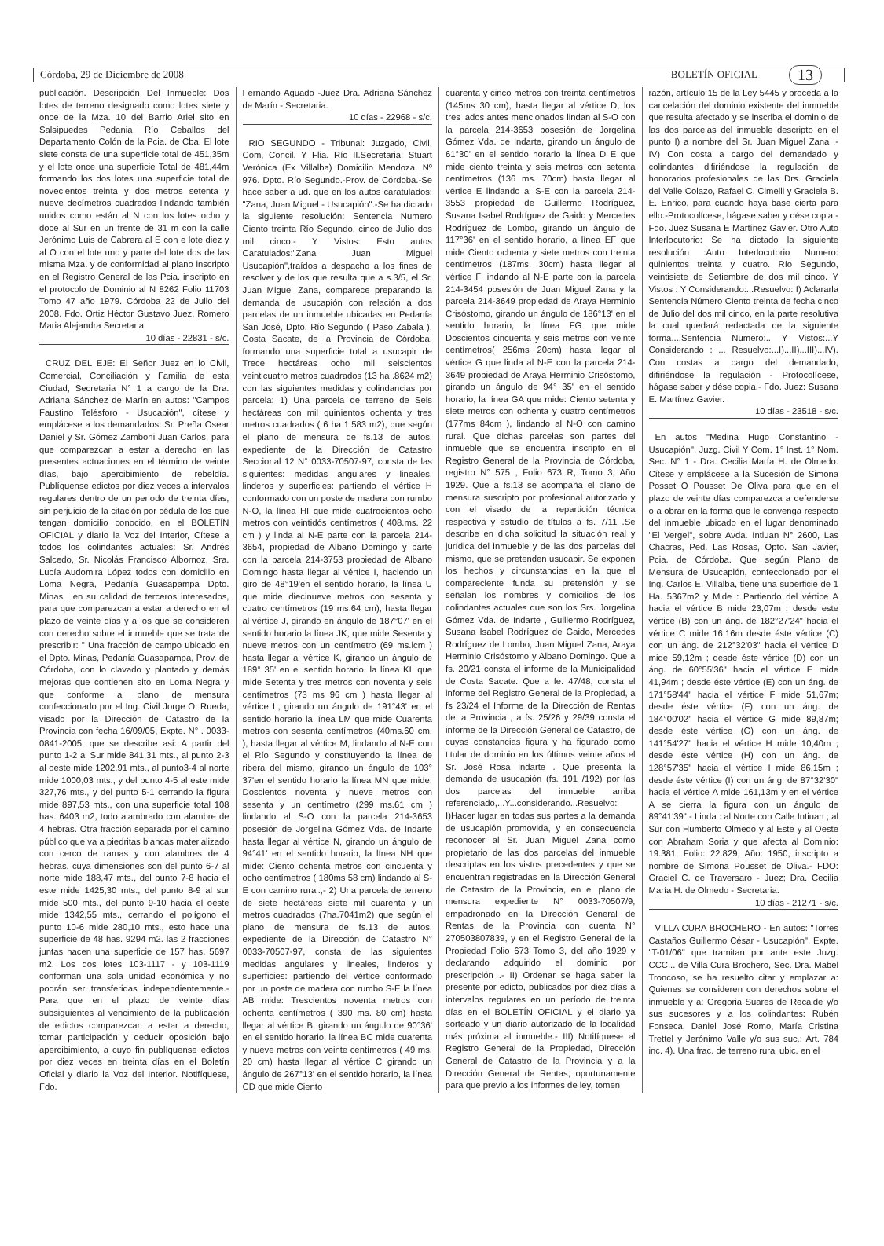Córdoba, 29 de Diciembre de 2008 BOLETÍN OFICIAL 13
publicación. Descripción Del Inmueble: Dos lotes de terreno designado como lotes siete y once de la Mza. 10 del Barrio Ariel sito en Salsipuedes Pedania Río Ceballos del Departamento Colón de la Pcia. de Cba. El lote siete consta de una superficie total de 451,35m y el lote once una superficie Total de 481,44m formando los dos lotes una superficie total de novecientos treinta y dos metros setenta y nueve decímetros cuadrados lindando también unidos como están al N con los lotes ocho y doce al Sur en un frente de 31 m con la calle Jerónimo Luis de Cabrera al E con e lote diez y al O con el lote uno y parte del lote dos de las misma Mza. y de conformidad al plano inscripto en el Registro General de las Pcia. inscripto en el protocolo de Dominio al N 8262 Folio 11703 Tomo 47 año 1979. Córdoba 22 de Julio del 2008. Fdo. Ortiz Héctor Gustavo Juez, Romero Maria Alejandra Secretaria
10 días - 22831 - s/c.
CRUZ DEL EJE: El Señor Juez en lo Civil, Comercial, Conciliación y Familia de esta Ciudad, Secretaria N° 1 a cargo de la Dra. Adriana Sánchez de Marín en autos: "Campos Faustino Telésforo - Usucapión", cítese y emplácese a los demandados: Sr. Preña Osear Daniel y Sr. Gómez Zamboni Juan Carlos, para que comparezcan a estar a derecho en las presentes actuaciones en el término de veinte días, bajo apercibimiento de rebeldía. Publíquense edictos por diez veces a intervalos regulares dentro de un periodo de treinta días, sin perjuicio de la citación por cédula de los que tengan domicilio conocido, en el BOLETÍN OFICIAL y diario la Voz del Interior, Cítese a todos los colindantes actuales: Sr. Andrés Salcedo, Sr. Nicolás Francisco Albornoz, Sra. Lucía Audomira López todos con domicilio en Loma Negra, Pedanía Guasapampa Dpto. Minas , en su calidad de terceros interesados, para que comparezcan a estar a derecho en el plazo de veinte días y a los que se consideren con derecho sobre el inmueble que se trata de prescribir: " Una fracción de campo ubicado en el Dpto. Minas, Pedanía Guasapampa, Prov. de Córdoba, con lo clavado y plantado y demás mejoras que contienen sito en Loma Negra y que conforme al plano de mensura confeccionado por el Ing. Civil Jorge O. Rueda, visado por la Dirección de Catastro de la Provincia con fecha 16/09/05, Expte. N° . 0033-0841-2005, que se describe asi: A partir del punto 1-2 al Sur mide 841,31 mts., al punto 2-3 al oeste mide 1202.91 mts., al punto3-4 al norte mide 1000,03 mts., y del punto 4-5 al este mide 327,76 mts., y del punto 5-1 cerrando la figura mide 897,53 mts., con una superficie total 108 has. 6403 m2, todo alambrado con alambre de 4 hebras. Otra fracción separada por el camino público que va a piedritas blancas materializado con cerco de ramas y con alambres de 4 hebras, cuya dimensiones son del punto 6-7 al norte mide 188,47 mts., del punto 7-8 hacia el este mide 1425,30 mts., del punto 8-9 al sur mide 500 mts., del punto 9-10 hacia el oeste mide 1342,55 mts., cerrando el polígono el punto 10-6 mide 280,10 mts., esto hace una superficie de 48 has. 9294 m2. las 2 fracciones juntas hacen una superficie de 157 has. 5697 m2. Los dos lotes 103-1117 - y 103-1119 conforman una sola unidad económica y no podrán ser transferidas independientemente.- Para que en el plazo de veinte días subsiguientes al vencimiento de la publicación de edictos comparezcan a estar a derecho, tomar participación y deducir oposición bajo apercibimiento, a cuyo fin publíquense edictos por diez veces en treinta días en el Boletín Oficial y diario la Voz del Interior. Notifíquese, Fdo.
Fernando Aguado -Juez Dra. Adriana Sánchez de Marín - Secretaria.
10 días - 22968 - s/c.
RIO SEGUNDO - Tribunal: Juzgado, Civil, Com, Concil. Y Flia. Río II.Secretaria: Stuart Verónica (Ex Villalba) Domicilio Mendoza. Nº 976. Dpto. Río Segundo.-Prov. de Córdoba.-Se hace saber a ud. que en los autos caratulados: "Zana, Juan Miguel - Usucapión".-Se ha dictado la siguiente resolución: Sentencia Numero Ciento treinta Río Segundo, cinco de Julio dos mil cinco.- Y Vistos: Esto autos Caratulados:"Zana Juan Miguel Usucapión",traídos a despacho a los fines de resolver y de los que resulta que a s.3/5, el Sr. Juan Miguel Zana, comparece preparando la demanda de usucapión con relación a dos parcelas de un inmueble ubicadas en Pedanía San José, Dpto. Río Segundo ( Paso Zabala ), Costa Sacate, de la Provincia de Córdoba, formando una superficie total a usucapir de Trece hectáreas ocho mil seiscientos veinticuatro metros cuadrados (13 ha .8624 m2) con las siguientes medidas y colindancias por parcela: 1) Una parcela de terreno de Seis hectáreas con mil quinientos ochenta y tres metros cuadrados ( 6 ha 1.583 m2), que según el plano de mensura de fs.13 de autos, expediente de la Dirección de Catastro Seccional 12 N° 0033-70507-97, consta de las siguientes: medidas angulares y lineales, linderos y superficies: partiendo el vértice H conformado con un poste de madera con rumbo N-O, la línea HI que mide cuatrocientos ocho metros con veintidós centímetros ( 408.ms. 22 cm ) y linda al N-E parte con la parcela 214-3654, propiedad de Albano Domingo y parte con la parcela 214-3753 propiedad de Albano Domingo hasta llegar al vértice I, haciendo un giro de 48°19'en el sentido horario, la línea U que mide diecinueve metros con sesenta y cuatro centímetros (19 ms.64 cm), hasta llegar al vértice J, girando en ángulo de 187°07' en el sentido horario la línea JK, que mide Sesenta y nueve metros con un centímetro (69 ms.lcm ) hasta llegar al vértice K, girando un ángulo de 189° 35' en el sentido horario, la línea KL que mide Setenta y tres metros con noventa y seis centímetros (73 ms 96 cm ) hasta llegar al vértice L, girando un ángulo de 191°43' en el sentido horario la línea LM que mide Cuarenta metros con sesenta centímetros (40ms.60 cm. ), hasta llegar al vértice M, lindando al N-E con el Río Segundo y constituyendo la línea de ribera del mismo, girando un ángulo de 103° 37'en el sentido horario la línea MN que mide: Doscientos noventa y nueve metros con sesenta y un centímetro (299 ms.61 cm ) lindando al S-O con la parcela 214-3653 posesión de Jorgelina Gómez Vda. de Indarte hasta llegar al vértice N, girando un ángulo de 94°41' en el sentido horario, la línea NH que mide: Ciento ochenta metros con cincuenta y ocho centímetros ( 180ms 58 cm) lindando al S-E con camino rural.,- 2) Una parcela de terreno de siete hectáreas siete mil cuarenta y un metros cuadrados (7ha.7041m2) que según el plano de mensura de fs.13 de autos, expediente de la Dirección de Catastro N° 0033-70507-97, consta de las siguientes medidas angulares y lineales, linderos y superficies: partiendo del vértice conformado por un poste de madera con rumbo S-E la línea AB mide: Trescientos noventa metros con ochenta centímetros ( 390 ms. 80 cm) hasta llegar al vértice B, girando un ángulo de 90°36' en el sentido horario, la línea BC mide cuarenta y nueve metros con veinte centímetros ( 49 ms. 20 cm) hasta llegar al vértice C girando un ángulo de 267°13' en el sentido horario, la línea CD que mide Ciento
cuarenta y cinco metros con treinta centímetros (145ms 30 cm), hasta llegar al vértice D, los tres lados antes mencionados lindan al S-O con la parcela 214-3653 posesión de Jorgelina Gómez Vda. de Indarte, girando un ángulo de 61°30' en el sentido horario la línea D E que mide ciento treinta y seis metros con setenta centímetros (136 ms. 70cm) hasta llegar al vértice E lindando al S-E con la parcela 214-3553 propiedad de Guillermo Rodríguez, Susana Isabel Rodríguez de Gaido y Mercedes Rodríguez de Lombo, girando un ángulo de 117°36' en el sentido horario, a línea EF que mide Ciento ochenta y siete metros con treinta centímetros (187ms. 30cm) hasta llegar al vértice F lindando al N-E parte con la parcela 214-3454 posesión de Juan Miguel Zana y la parcela 214-3649 propiedad de Araya Herminio Crisóstomo, girando un ángulo de 186°13' en el sentido horario, la línea FG que mide Doscientos cincuenta y seis metros con veinte centímetros( 256ms 20cm) hasta llegar al vértice G que linda al N-E con la parcela 214-3649 propiedad de Araya Herminio Crisóstomo, girando un ángulo de 94° 35' en el sentido horario, la línea GA que mide: Ciento setenta y siete metros con ochenta y cuatro centímetros (177ms 84cm ), lindando al N-O con camino rural. Que dichas parcelas son partes del inmueble que se encuentra inscripto en el Registro General de la Provincia de Córdoba, registro N° 575 , Folio 673 R, Tomo 3, Año 1929. Que a fs.13 se acompaña el plano de mensura suscripto por profesional autorizado y con el visado de la repartición técnica respectiva y estudio de títulos a fs. 7/11 .Se describe en dicha solicitud la situación real y jurídica del inmueble y de las dos parcelas del mismo, que se pretenden usucapir. Se exponen los hechos y circunstancias en la que el compareciente funda su pretensión y se señalan los nombres y domicilios de los colindantes actuales que son los Srs. Jorgelina Gómez Vda. de Indarte , Guillermo Rodríguez, Susana Isabel Rodríguez de Gaido, Mercedes Rodríguez de Lombo, Juan Miguel Zana, Araya Herminio Crisóstomo y Albano Domingo. Que a fs. 20/21 consta el informe de la Municipalidad de Costa Sacate. Que a fe. 47/48, consta el informe del Registro General de la Propiedad, a fs 23/24 el Informe de la Dirección de Rentas de la Provincia , a fs. 25/26 y 29/39 consta el informe de la Dirección General de Catastro, de cuyas constancias figura y ha figurado como titular de dominio en los últimos veinte años el Sr. José Rosa Indarte . Que presenta la demanda de usucapión (fs. 191 /192) por las dos parcelas del inmueble arriba referenciado,...Y...considerando...Resuelvo: I)Hacer lugar en todas sus partes a la demanda de usucapión promovida, y en consecuencia reconocer al Sr. Juan Miguel Zana como propietario de las dos parcelas del inmueble descriptas en los vistos precedentes y que se encuentran registradas en la Dirección General de Catastro de la Provincia, en el plano de mensura expediente N° 0033-70507/9, empadronado en la Dirección General de Rentas de la Provincia con cuenta N° 270503807839, y en el Registro General de la Propiedad Folio 673 Tomo 3, del año 1929 y declarando adquirido el dominio por prescripción .- II) Ordenar se haga saber la presente por edicto, publicados por diez días a intervalos regulares en un período de treinta días en el BOLETÍN OFICIAL y el diario ya sorteado y un diario autorizado de la localidad más próxima al inmueble.- III) Notifíquese al Registro General de la Propiedad, Dirección General de Catastro de la Provincia y a la Dirección General de Rentas, oportunamente para que previo a los informes de ley, tomen
razón, artículo 15 de la Ley 5445 y proceda a la cancelación del dominio existente del inmueble que resulta afectado y se inscriba el dominio de las dos parcelas del inmueble descripto en el punto I) a nombre del Sr. Juan Miguel Zana .- IV) Con costa a cargo del demandado y colindantes difiriéndose la regulación de honorarios profesionales de las Drs. Graciela del Valle Colazo, Rafael C. Cimelli y Graciela B. E. Enrico, para cuando haya base cierta para ello.-Protocolícese, hágase saber y dése copia.- Fdo. Juez Susana E Martínez Gavier. Otro Auto Interlocutorio: Se ha dictado la siguiente resolución :Auto Interlocutorio Numero: quinientos treinta y cuatro. Río Segundo, veintisiete de Setiembre de dos mil cinco. Y Vistos : Y Considerando:...Resuelvo: I) Aclararla Sentencia Número Ciento treinta de fecha cinco de Julio del dos mil cinco, en la parte resolutiva la cual quedará redactada de la siguiente forma....Sentencia Numero:.. Y Vistos:...Y Considerando : ... Resuelvo:...I)...II)...III)...IV). Con costas a cargo del demandado, difiriéndose la regulación - Protocolícese, hágase saber y dése copia.- Fdo. Juez: Susana E. Martínez Gavier.
10 días - 23518 - s/c.
En autos "Medina Hugo Constantino - Usucapión", Juzg. Civil Y Com. 1° Inst. 1° Nom. Sec. N° 1 - Dra. Cecilia María H. de Olmedo. Cítese y emplácese a la Sucesión de Simona Posset O Pousset De Oliva para que en el plazo de veinte días comparezca a defenderse o a obrar en la forma que le convenga respecto del inmueble ubicado en el lugar denominado "El Vergel", sobre Avda. Intiuan N° 2600, Las Chacras, Ped. Las Rosas, Opto. San Javier, Pcia. de Córdoba. Que según Plano de Mensura de Usucapión, confeccionado por el Ing. Carlos E. Villalba, tiene una superficie de 1 Ha. 5367m2 y Mide : Partiendo del vértice A hacia el vértice B mide 23,07m ; desde este vértice (B) con un áng. de 182°27'24" hacia el vértice C mide 16,16m desde éste vértice (C) con un áng. de 212°32'03" hacia el vértice D mide 59,12m ; desde éste vértice (D) con un áng. de 60°55'36" hacia el vértice E mide 41,94m ; desde éste vértice (E) con un áng. de 171°58'44" hacia el vértice F mide 51,67m; desde éste vértice (F) con un áng. de 184°00'02" hacia el vértice G mide 89,87m; desde éste vértice (G) con un áng. de 141°54'27" hacia el vértice H mide 10,40m ; desde éste vértice (H) con un áng. de 128°57'35" hacia el vértice I mide 86,15m ; desde éste vértice (I) con un áng. de 87°32'30" hacia el vértice A mide 161,13m y en el vértice A se cierra la figura con un ángulo de 89°41'39".- Linda : al Norte con Calle Intiuan ; al Sur con Humberto Olmedo y al Este y al Oeste con Abraham Soria y que afecta al Dominio: 19.381, Folio: 22.829, Año: 1950, inscripto a nombre de Simona Pousset de Oliva.- FDO: Graciel C. de Traversaro - Juez; Dra. Cecilia María H. de Olmedo - Secretaria.
10 días - 21271 - s/c.
VILLA CURA BROCHERO - En autos: "Torres Castaños Guillermo César - Usucapión", Expte. "T-01/06" que tramitan por ante este Juzg. CCC... de Villa Cura Brochero, Sec. Dra. Mabel Troncoso, se ha resuelto citar y emplazar a: Quienes se consideren con derechos sobre el inmueble y a: Gregoria Suares de Recalde y/o sus sucesores y a los colindantes: Rubén Fonseca, Daniel José Romo, María Cristina Trettel y Jerónimo Valle y/o sus suc.: Art. 784 inc. 4). Una frac. de terreno rural ubic. en el